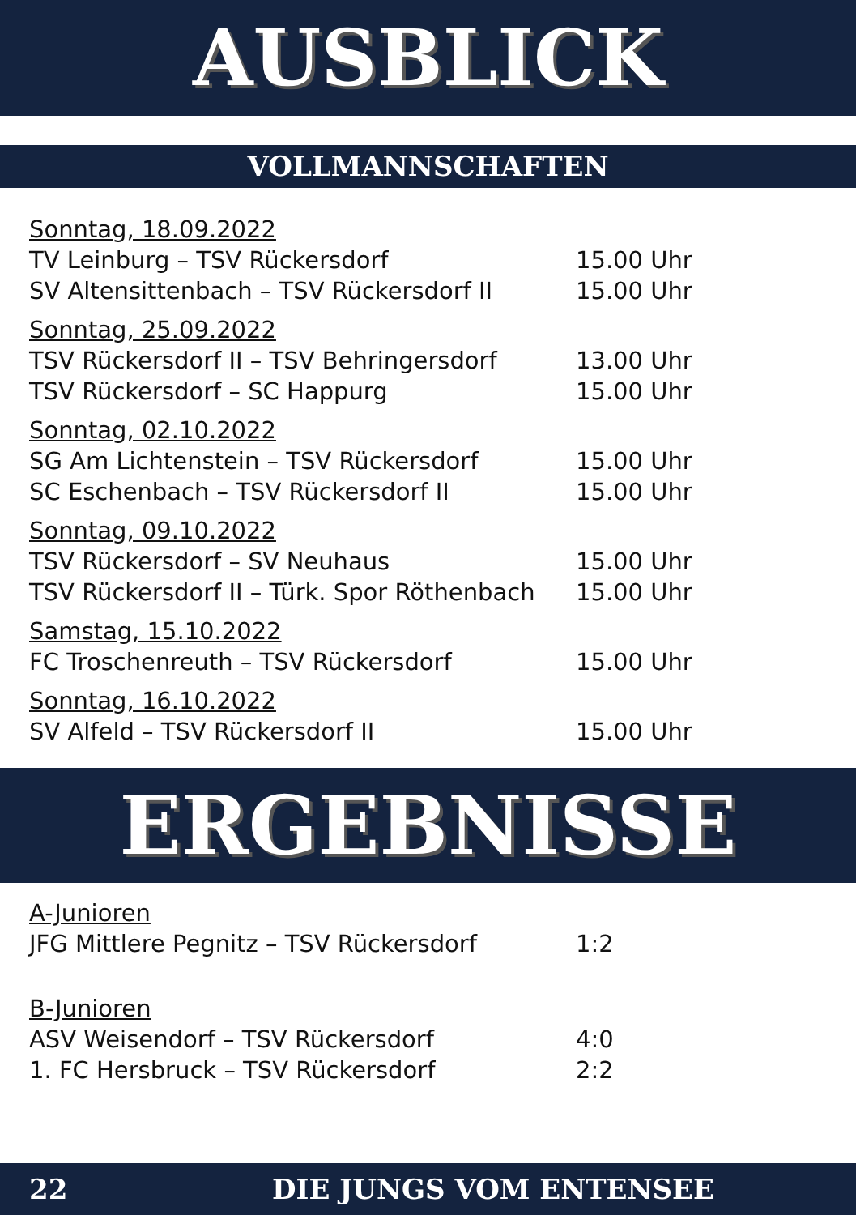AUSBLICK
VOLLMANNSCHAFTEN
Sonntag, 18.09.2022
TV Leinburg – TSV Rückersdorf 15.00 Uhr
SV Altensittenbach – TSV Rückersdorf II 15.00 Uhr
Sonntag, 25.09.2022
TSV Rückersdorf II – TSV Behringersdorf 13.00 Uhr
TSV Rückersdorf – SC Happurg 15.00 Uhr
Sonntag, 02.10.2022
SG Am Lichtenstein – TSV Rückersdorf 15.00 Uhr
SC Eschenbach – TSV Rückersdorf II 15.00 Uhr
Sonntag, 09.10.2022
TSV Rückersdorf – SV Neuhaus 15.00 Uhr
TSV Rückersdorf II – Türk. Spor Röthenbach 15.00 Uhr
Samstag, 15.10.2022
FC Troschenreuth – TSV Rückersdorf 15.00 Uhr
Sonntag, 16.10.2022
SV Alfeld – TSV Rückersdorf II 15.00 Uhr
ERGEBNISSE
A-Junioren
JFG Mittlere Pegnitz – TSV Rückersdorf 1:2
B-Junioren
ASV Weisendorf – TSV Rückersdorf 4:0
1. FC Hersbruck – TSV Rückersdorf 2:2
22 DIE JUNGS VOM ENTENSEE